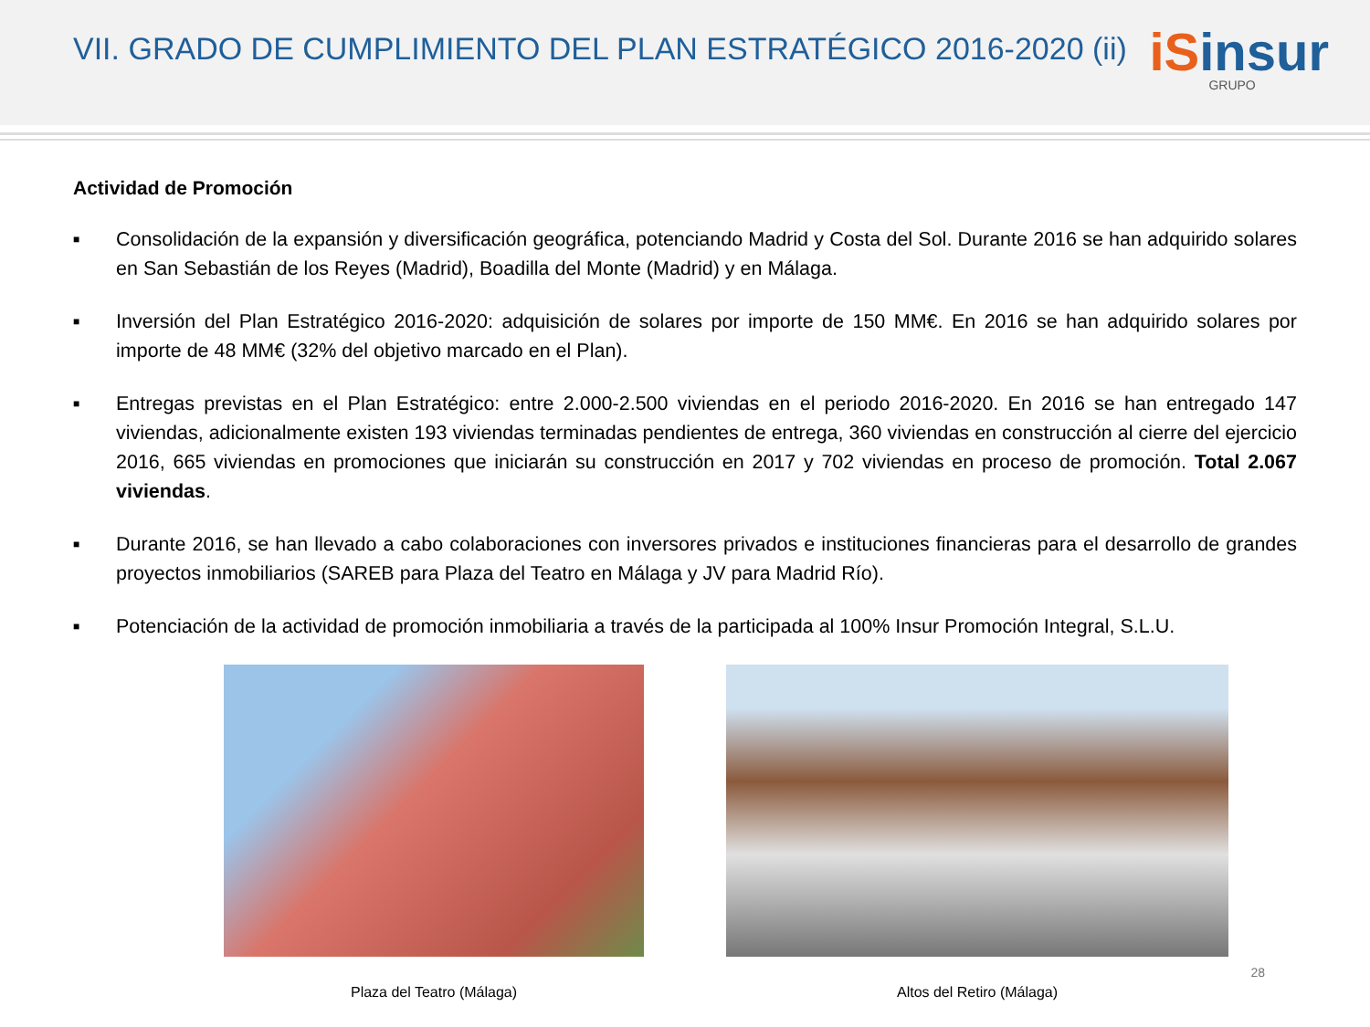VII. GRADO DE CUMPLIMIENTO DEL PLAN ESTRATÉGICO 2016-2020 (ii)
iSinsur
GRUPO
Actividad de Promoción
■ Consolidación de la expansión y diversificación geográfica, potenciando Madrid y Costa del Sol. Durante 2016 se han adquirido solares en San Sebastián de los Reyes (Madrid), Boadilla del Monte (Madrid) y en Málaga.
■ Inversión del Plan Estratégico 2016-2020: adquisición de solares por importe de 150 MM€. En 2016 se han adquirido solares por importe de 48 MM€ (32% del objetivo marcado en el Plan).
■ Entregas previstas en el Plan Estratégico: entre 2.000-2.500 viviendas en el periodo 2016-2020. En 2016 se han entregado 147 viviendas, adicionalmente existen 193 viviendas terminadas pendientes de entrega, 360 viviendas en construcción al cierre del ejercicio 2016, 665 viviendas en promociones que iniciarán su construcción en 2017 y 702 viviendas en proceso de promoción. Total 2.067 viviendas.
■ Durante 2016, se han llevado a cabo colaboraciones con inversores privados e instituciones financieras para el desarrollo de grandes proyectos inmobiliarios (SAREB para Plaza del Teatro en Málaga y JV para Madrid Río).
■ Potenciación de la actividad de promoción inmobiliaria a través de la participada al 100% Insur Promoción Integral, S.L.U.
Plaza del Teatro (Málaga) Altos del Retiro (Málaga)
28